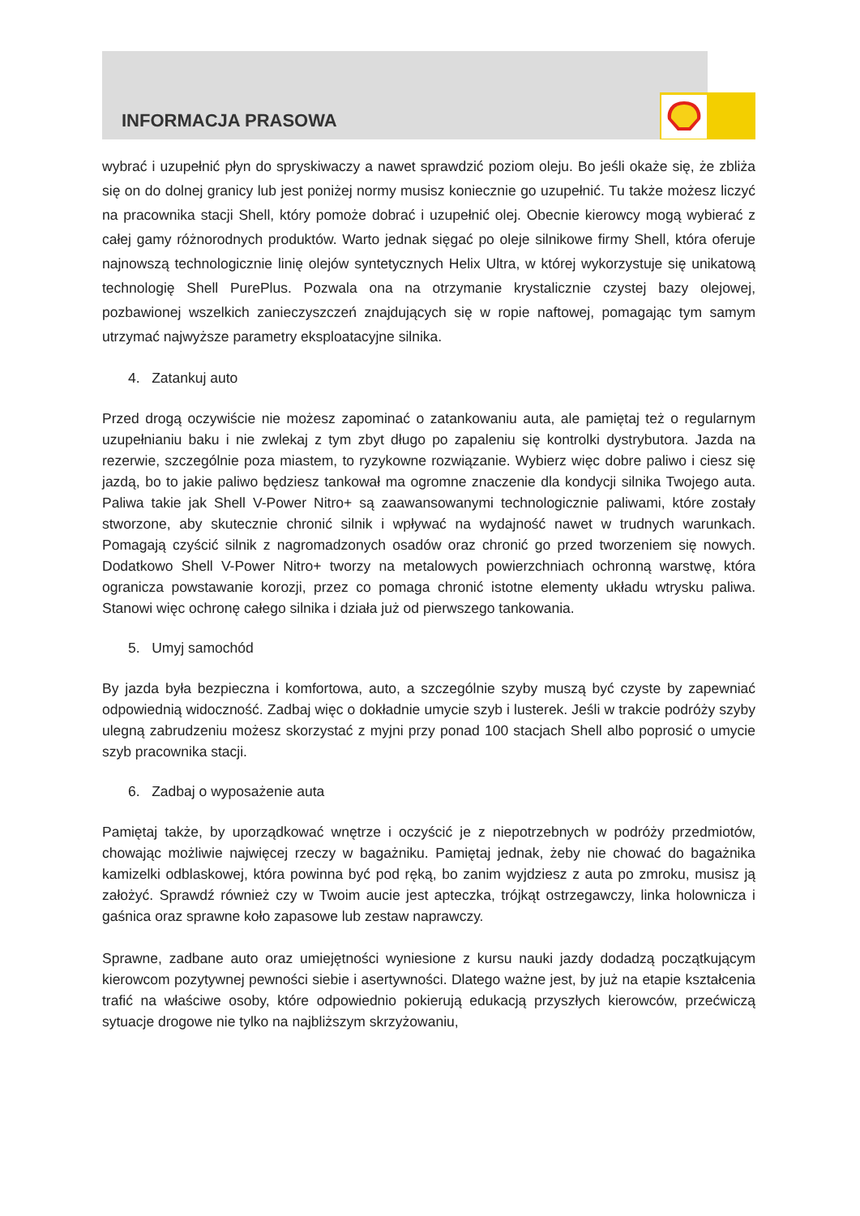INFORMACJA PRASOWA
wybrać i uzupełnić płyn do spryskiwaczy a nawet sprawdzić poziom oleju. Bo jeśli okaże się, że zbliża się on do dolnej granicy lub jest poniżej normy musisz koniecznie go uzupełnić. Tu także możesz liczyć na pracownika stacji Shell, który pomoże dobrać i uzupełnić olej. Obecnie kierowcy mogą wybierać z całej gamy różnorodnych produktów. Warto jednak sięgać po oleje silnikowe firmy Shell, która oferuje najnowszą technologicznie linię olejów syntetycznych Helix Ultra, w której wykorzystuje się unikatową technologię Shell PurePlus. Pozwala ona na otrzymanie krystalicznie czystej bazy olejowej, pozbawionej wszelkich zanieczyszczeń znajdujących się w ropie naftowej, pomagając tym samym utrzymać najwyższe parametry eksploatacyjne silnika.
4. Zatankuj auto
Przed drogą oczywiście nie możesz zapominać o zatankowaniu auta, ale pamiętaj też o regularnym uzupełnianiu baku i nie zwlekaj z tym zbyt długo po zapaleniu się kontrolki dystrybutora. Jazda na rezerwie, szczególnie poza miastem, to ryzykowne rozwiązanie. Wybierz więc dobre paliwo i ciesz się jazdą, bo to jakie paliwo będziesz tankował ma ogromne znaczenie dla kondycji silnika Twojego auta. Paliwa takie jak Shell V-Power Nitro+ są zaawansowanymi technologicznie paliwami, które zostały stworzone, aby skutecznie chronić silnik i wpływać na wydajność nawet w trudnych warunkach. Pomagają czyścić silnik z nagromadzonych osadów oraz chronić go przed tworzeniem się nowych. Dodatkowo Shell V-Power Nitro+ tworzy na metalowych powierzchniach ochronną warstwę, która ogranicza powstawanie korozji, przez co pomaga chronić istotne elementy układu wtrysku paliwa. Stanowi więc ochronę całego silnika i działa już od pierwszego tankowania.
5. Umyj samochód
By jazda była bezpieczna i komfortowa, auto, a szczególnie szyby muszą być czyste by zapewniać odpowiednią widoczność. Zadbaj więc o dokładnie umycie szyb i lusterek. Jeśli w trakcie podróży szyby ulegną zabrudzeniu możesz skorzystać z myjni przy ponad 100 stacjach Shell albo poprosić o umycie szyb pracownika stacji.
6. Zadbaj o wyposażenie auta
Pamiętaj także, by uporządkować wnętrze i oczyścić je z niepotrzebnych w podróży przedmiotów, chowając możliwie najwięcej rzeczy w bagażniku. Pamiętaj jednak, żeby nie chować do bagażnika kamizelki odblaskowej, która powinna być pod ręką, bo zanim wyjdziesz z auta po zmroku, musisz ją założyć. Sprawdź również czy w Twoim aucie jest apteczka, trójkąt ostrzegawczy, linka holownicza i gaśnica oraz sprawne koło zapasowe lub zestaw naprawczy.
Sprawne, zadbane auto oraz umiejętności wyniesione z kursu nauki jazdy dodadzą początkującym kierowcom pozytywnej pewności siebie i asertywności. Dlatego ważne jest, by już na etapie kształcenia trafić na właściwe osoby, które odpowiednio pokierują edukacją przyszłych kierowców, przećwiczą sytuacje drogowe nie tylko na najbliższym skrzyżowaniu,